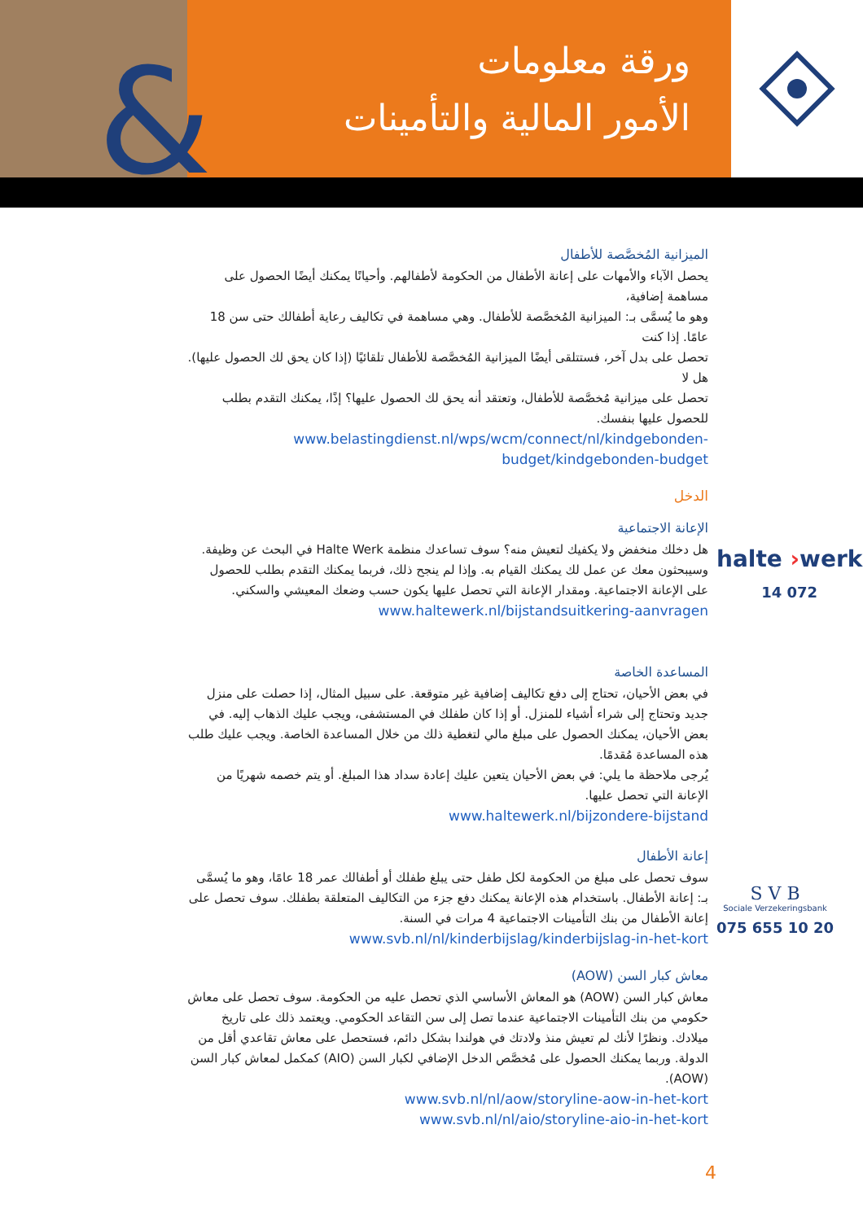&
ورقة معلومات
الأمور المالية والتأمينات
الميزانية المُخصَّصة للأطفال
يحصل الآباء والأمهات على إعانة الأطفال من الحكومة لأطفالهم. وأحيانًا يمكنك أيضًا الحصول على مساهمة إضافية،
وهو ما يُسمَّى بـ: الميزانية المُخصَّصة للأطفال. وهي مساهمة في تكاليف رعاية أطفالك حتى سن 18 عامًا. إذا كنت
تحصل على بدل آخر، فستتلقى أيضًا الميزانية المُخصَّصة للأطفال تلقائيًا (إذا كان يحق لك الحصول عليها). هل لا
تحصل على ميزانية مُخصَّصة للأطفال، وتعتقد أنه يحق لك الحصول عليها؟ إذًا، يمكنك التقدم بطلب للحصول عليها بنفسك.
www.belastingdienst.nl/wps/wcm/connect/nl/kindgebonden-budget/kindgebonden-budget
الدخل
الإعانة الاجتماعية
هل دخلك منخفض ولا يكفيك لتعيش منه؟ سوف تساعدك منظمة Halte Werk في البحث عن وظيفة. وسيبحثون معك عن عمل لك يمكنك القيام به. وإذا لم ينجح ذلك، فربما يمكنك التقدم بطلب للحصول على الإعانة الاجتماعية. ومقدار الإعانة التي تحصل عليها يكون حسب وضعك المعيشي والسكني.
www.haltewerk.nl/bijstandsuitkering-aanvragen
المساعدة الخاصة
في بعض الأحيان، تحتاج إلى دفع تكاليف إضافية غير متوقعة. على سبيل المثال، إذا حصلت على منزل جديد وتحتاج إلى شراء أشياء للمنزل. أو إذا كان طفلك في المستشفى، ويجب عليك الذهاب إليه. في بعض الأحيان، يمكنك الحصول على مبلغ مالي لتغطية ذلك من خلال المساعدة الخاصة. ويجب عليك طلب هذه المساعدة مُقدمًا.
يُرجى ملاحظة ما يلي: في بعض الأحيان يتعين عليك إعادة سداد هذا المبلغ. أو يتم خصمه شهريًا من الإعانة التي تحصل عليها.
www.haltewerk.nl/bijzondere-bijstand
إعانة الأطفال
سوف تحصل على مبلغ من الحكومة لكل طفل حتى يبلغ طفلك أو أطفالك عمر 18 عامًا، وهو ما يُسمَّى بـ: إعانة الأطفال. باستخدام هذه الإعانة يمكنك دفع جزء من التكاليف المتعلقة بطفلك. سوف تحصل على إعانة الأطفال من بنك التأمينات الاجتماعية 4 مرات في السنة.
www.svb.nl/nl/kinderbijslag/kinderbijslag-in-het-kort
معاش كبار السن (AOW)
معاش كبار السن (AOW) هو المعاش الأساسي الذي تحصل عليه من الحكومة. سوف تحصل على معاش حكومي من بنك التأمينات الاجتماعية عندما تصل إلى سن التقاعد الحكومي. ويعتمد ذلك على تاريخ ميلادك. ونظرًا لأنك لم تعيش منذ ولادتك في هولندا بشكل دائم، فستحصل على معاش تقاعدي أقل من الدولة. وربما يمكنك الحصول على مُخصَّص الدخل الإضافي لكبار السن (AIO) كمكمل لمعاش كبار السن (AOW).
www.svb.nl/nl/aow/storyline-aow-in-het-kort
www.svb.nl/nl/aio/storyline-aio-in-het-kort
halte ›werk
14 072
S V B
Sociale Verzekeringsbank
075 655 10 20
4